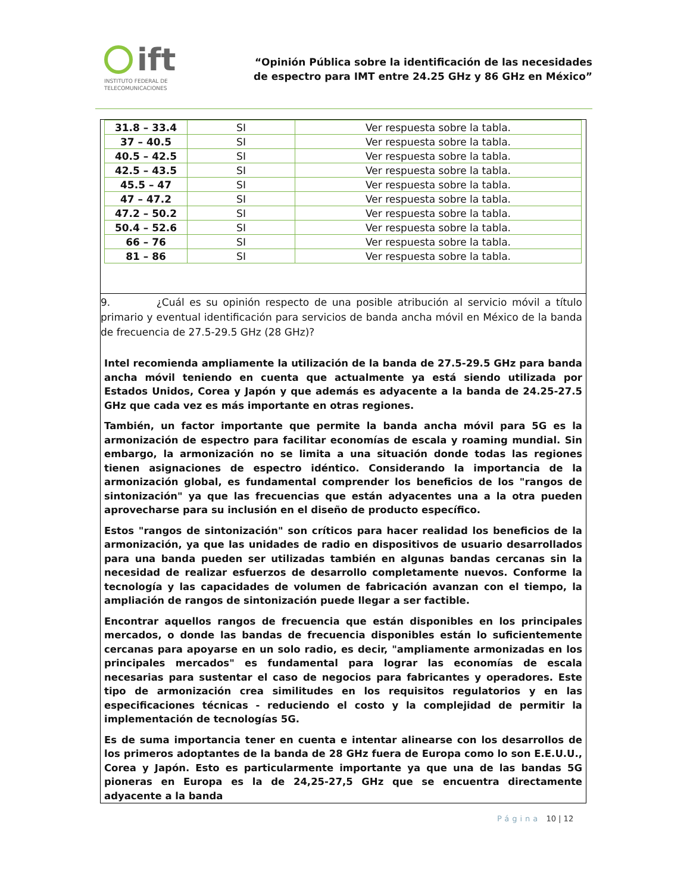ift
INSTITUTO FEDERAL DE
TELECOMUNICACIONES
“Opinión Pública sobre la identificación de las necesidades
de espectro para IMT entre 24.25 GHz y 86 GHz en México”
| 31.8 – 33.4 | SI | Ver respuesta sobre la tabla. |
| 37 – 40.5 | SI | Ver respuesta sobre la tabla. |
| 40.5 – 42.5 | SI | Ver respuesta sobre la tabla. |
| 42.5 – 43.5 | SI | Ver respuesta sobre la tabla. |
| 45.5 – 47 | SI | Ver respuesta sobre la tabla. |
| 47 – 47.2 | SI | Ver respuesta sobre la tabla. |
| 47.2 – 50.2 | SI | Ver respuesta sobre la tabla. |
| 50.4 – 52.6 | SI | Ver respuesta sobre la tabla. |
| 66 – 76 | SI | Ver respuesta sobre la tabla. |
| 81 – 86 | SI | Ver respuesta sobre la tabla. |
9. ¿Cuál es su opinión respecto de una posible atribución al servicio móvil a título primario y eventual identificación para servicios de banda ancha móvil en México de la banda de frecuencia de 27.5-29.5 GHz (28 GHz)?
Intel recomienda ampliamente la utilización de la banda de 27.5-29.5 GHz para banda ancha móvil teniendo en cuenta que actualmente ya está siendo utilizada por Estados Unidos, Corea y Japón y que además es adyacente a la banda de 24.25-27.5 GHz que cada vez es más importante en otras regiones.
También, un factor importante que permite la banda ancha móvil para 5G es la armonización de espectro para facilitar economías de escala y roaming mundial. Sin embargo, la armonización no se limita a una situación donde todas las regiones tienen asignaciones de espectro idéntico. Considerando la importancia de la armonización global, es fundamental comprender los beneficios de los "rangos de sintonización" ya que las frecuencias que están adyacentes una a la otra pueden aprovecharse para su inclusión en el diseño de producto específico.
Estos "rangos de sintonización" son críticos para hacer realidad los beneficios de la armonización, ya que las unidades de radio en dispositivos de usuario desarrollados para una banda pueden ser utilizadas también en algunas bandas cercanas sin la necesidad de realizar esfuerzos de desarrollo completamente nuevos. Conforme la tecnología y las capacidades de volumen de fabricación avanzan con el tiempo, la ampliación de rangos de sintonización puede llegar a ser factible.
Encontrar aquellos rangos de frecuencia que están disponibles en los principales mercados, o donde las bandas de frecuencia disponibles están lo suficientemente cercanas para apoyarse en un solo radio, es decir, "ampliamente armonizadas en los principales mercados" es fundamental para lograr las economías de escala necesarias para sustentar el caso de negocios para fabricantes y operadores. Este tipo de armonización crea similitudes en los requisitos regulatorios y en las especificaciones técnicas - reduciendo el costo y la complejidad de permitir la implementación de tecnologías 5G.
Es de suma importancia tener en cuenta e intentar alinearse con los desarrollos de los primeros adoptantes de la banda de 28 GHz fuera de Europa como lo son E.E.U.U., Corea y Japón. Esto es particularmente importante ya que una de las bandas 5G pioneras en Europa es la de 24,25-27,5 GHz que se encuentra directamente adyacente a la banda
Página 10 | 12